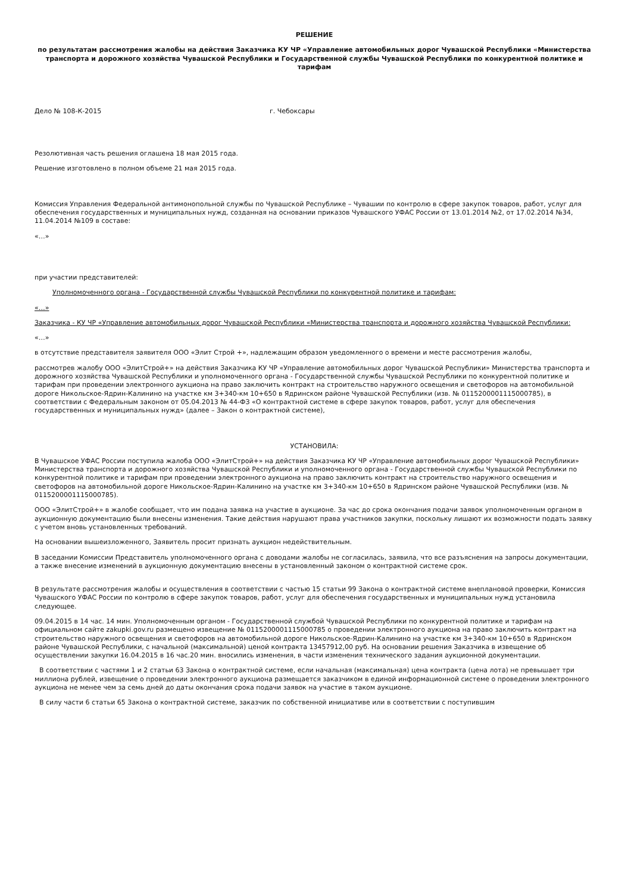РЕШЕНИЕ
по результатам рассмотрения жалобы на действия Заказчика КУ ЧР «Управление автомобильных дорог Чувашской Республики «Министерства транспорта и дорожного хозяйства Чувашской Республики и Государственной службы Чувашской Республики по конкурентной политике и тарифам
Дело № 108-К-2015 г. Чебоксары
Резолютивная часть решения оглашена 18 мая 2015 года.
Решение изготовлено в полном объеме 21 мая 2015 года.
Комиссия Управления Федеральной антимонопольной службы по Чувашской Республике – Чувашии по контролю в сфере закупок товаров, работ, услуг для обеспечения государственных и муниципальных нужд, созданная на основании приказов Чувашского УФАС России от 13.01.2014 №2, от 17.02.2014 №34, 11.04.2014 №109 в составе:
«…»
при участии представителей:
Уполномоченного органа - Государственной службы Чувашской Республики по конкурентной политике и тарифам:
«…»
Заказчика - КУ ЧР «Управление автомобильных дорог Чувашской Республики «Министерства транспорта и дорожного хозяйства Чувашской Республики:
«…»
в отсутствие представителя заявителя ООО «Элит Строй +», надлежащим образом уведомленного о времени и месте рассмотрения жалобы,
рассмотрев жалобу ООО «ЭлитСтрой+» на действия Заказчика КУ ЧР «Управление автомобильных дорог Чувашской Республики» Министерства транспорта и дорожного хозяйства Чувашской Республики и уполномоченного органа - Государственной службы Чувашской Республики по конкурентной политике и тарифам при проведении электронного аукциона на право заключить контракт на строительство наружного освещения и светофоров на автомобильной дороге Никольское-Ядрин-Калинино на участке км 3+340-км 10+650 в Ядринском районе Чувашской Республики (изв. № 0115200001115000785), в соответствии с Федеральным законом от 05.04.2013 № 44-ФЗ «О контрактной системе в сфере закупок товаров, работ, услуг для обеспечения государственных и муниципальных нужд» (далее – Закон о контрактной системе),
УСТАНОВИЛА:
В Чувашское УФАС России поступила жалоба ООО «ЭлитСтрой+» на действия Заказчика КУ ЧР «Управление автомобильных дорог Чувашской Республики» Министерства транспорта и дорожного хозяйства Чувашской Республики и уполномоченного органа - Государственной службы Чувашской Республики по конкурентной политике и тарифам при проведении электронного аукциона на право заключить контракт на строительство наружного освещения и светофоров на автомобильной дороге Никольское-Ядрин-Калинино на участке км 3+340-км 10+650 в Ядринском районе Чувашской Республики (изв. № 0115200001115000785).
ООО «ЭлитСтрой+» в жалобе сообщает, что им подана заявка на участие в аукционе. За час до срока окончания подачи заявок уполномоченным органом в аукционную документацию были внесены изменения. Такие действия нарушают права участников закупки, поскольку лишают их возможности подать заявку с учетом вновь установленных требований.
На основании вышеизложенного, Заявитель просит признать аукцион недействительным.
В заседании Комиссии Представитель уполномоченного органа с доводами жалобы не согласилась, заявила, что все разъяснения на запросы документации, а также внесение изменений в аукционную документацию внесены в установленный законом о контрактной системе срок.
В результате рассмотрения жалобы и осуществления в соответствии с частью 15 статьи 99 Закона о контрактной системе внеплановой проверки, Комиссия Чувашского УФАС России по контролю в сфере закупок товаров, работ, услуг для обеспечения государственных и муниципальных нужд установила следующее.
09.04.2015 в 14 час. 14 мин. Уполномоченным органом - Государственной службой Чувашской Республики по конкурентной политике и тарифам на официальном сайте zakupki.gov.ru размещено извещение № 0115200001115000785 о проведении электронного аукциона на право заключить контракт на строительство наружного освещения и светофоров на автомобильной дороге Никольское-Ядрин-Калинино на участке км 3+340-км 10+650 в Ядринском районе Чувашской Республики, с начальной (максимальной) ценой контракта 13457912,00 руб. На основании решения Заказчика в извещение об осуществлении закупки 16.04.2015 в 16 час.20 мин. вносились изменения, в части изменения технического задания аукционной документации.
В соответствии с частями 1 и 2 статьи 63 Закона о контрактной системе, если начальная (максимальная) цена контракта (цена лота) не превышает три миллиона рублей, извещение о проведении электронного аукциона размещается заказчиком в единой информационной системе о проведении электронного аукциона не менее чем за семь дней до даты окончания срока подачи заявок на участие в таком аукционе.
В силу части 6 статьи 65 Закона о контрактной системе, заказчик по собственной инициативе или в соответствии с поступившим